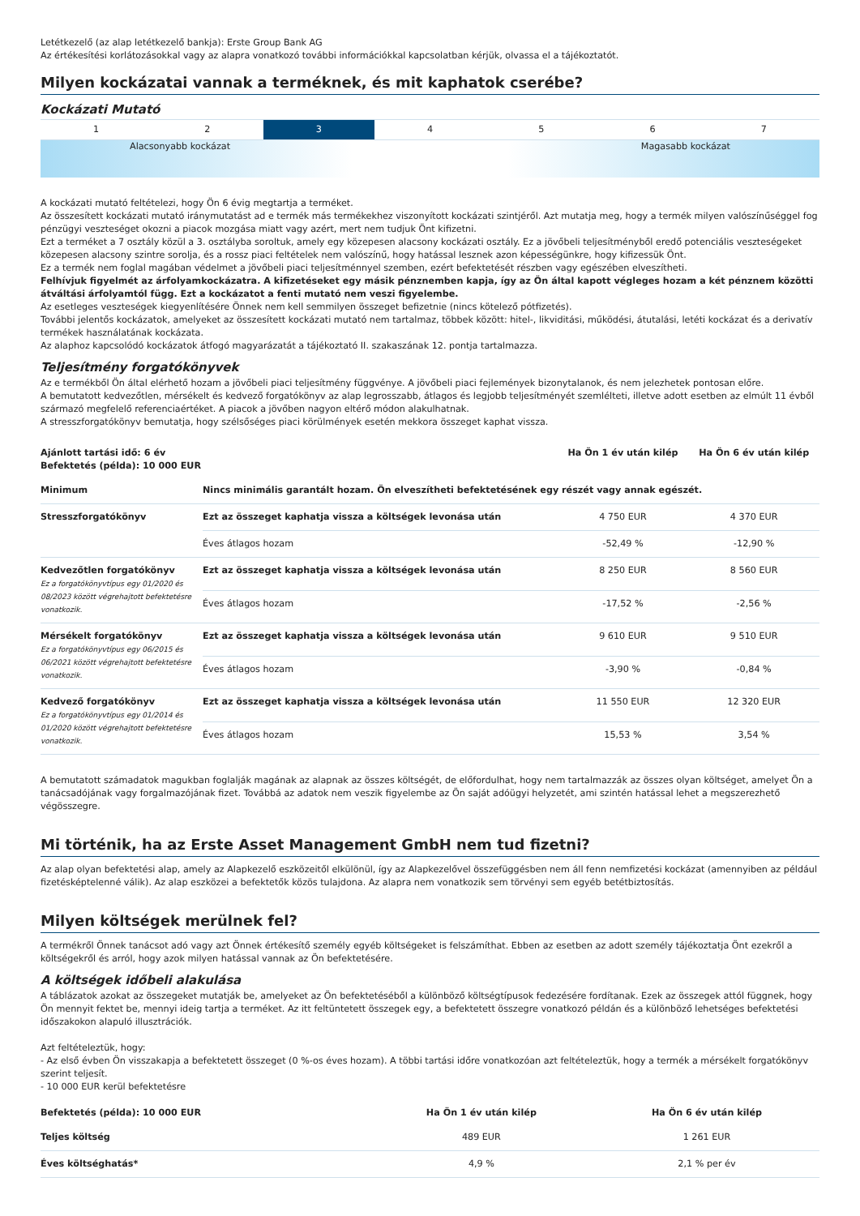Letétkezelő (az alap letétkezelő bankja): Erste Group Bank AG
Az értékesítési korlátozásokkal vagy az alapra vonatkozó további információkkal kapcsolatban kérjük, olvassa el a tájékoztatót.
Milyen kockázatai vannak a terméknek, és mit kaphatok cserébe?
Kockázati Mutató
| 1 | 2 | 3 | 4 | 5 | 6 | 7 |
Alacsonyabb kockázat Magasabb kockázat
A kockázati mutató feltételezi, hogy Ön 6 évig megtartja a terméket.
Az összesített kockázati mutató iránymutatást ad e termék más termékekhez viszonyított kockázati szintjéről. Azt mutatja meg, hogy a termék milyen valószínűséggel fog pénzügyi veszteséget okozni a piacok mozgása miatt vagy azért, mert nem tudjuk Önt kifizetni.
Ezt a terméket a 7 osztály közül a 3. osztályba soroltuk, amely egy közepesen alacsony kockázati osztály. Ez a jövőbeli teljesítményből eredő potenciális veszteségeket közepesen alacsony szintre sorolja, és a rossz piaci feltételek nem valószínű, hogy hatással lesznek azon képességünkre, hogy kifizessük Önt.
Ez a termék nem foglal magában védelmet a jövőbeli piaci teljesítménnyel szemben, ezért befektetését részben vagy egészében elveszítheti.
Felhívjuk figyelmét az árfolyamkockázatra. A kifizetéseket egy másik pénznemben kapja, így az Ön által kapott végleges hozam a két pénznem közötti átváltási árfolyamtól függ. Ezt a kockázatot a fenti mutató nem veszi figyelembe.
Az esetleges veszteségek kiegyenlítésére Önnek nem kell semmilyen összeget befizetnie (nincs kötelező pótfizetés).
További jelentős kockázatok, amelyeket az összesített kockázati mutató nem tartalmaz, többek között: hitel-, likviditási, működési, átutalási, letéti kockázat és a derivatív termékek használatának kockázata.
Az alaphoz kapcsolódó kockázatok átfogó magyarázatát a tájékoztató II. szakaszának 12. pontja tartalmazza.
Teljesítmény forgatókönyvek
Az e termékből Ön által elérhető hozam a jövőbeli piaci teljesítmény függvénye. A jövőbeli piaci fejlemények bizonytalanok, és nem jelezhetek pontosan előre.
A bemutatott kedvezőtlen, mérsékelt és kedvező forgatókönyv az alap legrosszabb, átlagos és legjobb teljesítményét szemlélteti, illetve adott esetben az elmúlt 11 évből származó megfelelő referenciaértéket. A piacok a jövőben nagyon eltérő módon alakulhatnak.
A stresszforgatókönyv bemutatja, hogy szélsőséges piaci körülmények esetén mekkora összeget kaphat vissza.
| Ajánlott tartási idő: 6 év Befektetés (példa): 10 000 EUR | | Ha Ön 1 év után kilép | Ha Ön 6 év után kilép |
| --- | --- | --- | --- |
| Minimum | Nincs minimális garantált hozam. Ön elveszítheti befektetésének egy részét vagy annak egészét. | | |
| Stresszforgatókönyv | Ezt az összeget kaphatja vissza a költségek levonása után | 4 750 EUR | 4 370 EUR |
| | Éves átlagos hozam | -52,49 % | -12,90 % |
| Kedvezőtlen forgatókönyv Ez a forgatókönyvtípus egy 01/2020 és 08/2023 között végrehajtott befektetésre vonatkozik. | Ezt az összeget kaphatja vissza a költségek levonása után | 8 250 EUR | 8 560 EUR |
| | Éves átlagos hozam | -17,52 % | -2,56 % |
| Mérsékelt forgatókönyv Ez a forgatókönyvtípus egy 06/2015 és 06/2021 között végrehajtott befektetésre vonatkozik. | Ezt az összeget kaphatja vissza a költségek levonása után | 9 610 EUR | 9 510 EUR |
| | Éves átlagos hozam | -3,90 % | -0,84 % |
| Kedvező forgatókönyv Ez a forgatókönyvtípus egy 01/2014 és 01/2020 között végrehajtott befektetésre vonatkozik. | Ezt az összeget kaphatja vissza a költségek levonása után | 11 550 EUR | 12 320 EUR |
| | Éves átlagos hozam | 15,53 % | 3,54 % |
A bemutatott számadatok magukban foglalják magának az alapnak az összes költségét, de előfordulhat, hogy nem tartalmazzák az összes olyan költséget, amelyet Ön a tanácsadójának vagy forgalmazójának fizet. Továbbá az adatok nem veszik figyelembe az Ön saját adóügyi helyzetét, ami szintén hatással lehet a megszerezhető végösszegre.
Mi történik, ha az Erste Asset Management GmbH nem tud fizetni?
Az alap olyan befektetési alap, amely az Alapkezelő eszközeitől elkülönül, így az Alapkezelővel összefüggésben nem áll fenn nemfizetési kockázat (amennyiben az például fizetésképtelenné válik). Az alap eszközei a befektetők közös tulajdona. Az alapra nem vonatkozik sem törvényi sem egyéb betétbiztosítás.
Milyen költségek merülnek fel?
A termékről Önnek tanácsot adó vagy azt Önnek értékesítő személy egyéb költségeket is felszámíthat. Ebben az esetben az adott személy tájékoztatja Önt ezekről a költségekről és arról, hogy azok milyen hatással vannak az Ön befektetésére.
A költségek időbeli alakulása
A táblázatok azokat az összegeket mutatják be, amelyeket az Ön befektetéséből a különböző költségtípusok fedezésére fordítanak. Ezek az összegek attól függnek, hogy Ön mennyit fektet be, mennyi ideig tartja a terméket. Az itt feltüntetett összegek egy, a befektetett összegre vonatkozó példán és a különböző lehetséges befektetési időszakokon alapuló illusztrációk.
Azt feltételeztük, hogy:
- Az első évben Ön visszakapja a befektetett összeget (0 %-os éves hozam). A többi tartási időre vonatkozóan azt feltételeztük, hogy a termék a mérsékelt forgatókönyv szerint teljesít.
- 10 000 EUR kerül befektetésre
| Befektetés (példa): 10 000 EUR | Ha Ön 1 év után kilép | Ha Ön 6 év után kilép |
| --- | --- | --- |
| Teljes költség | 489 EUR | 1 261 EUR |
| Éves költséghatás* | 4,9 % | 2,1 % per év |